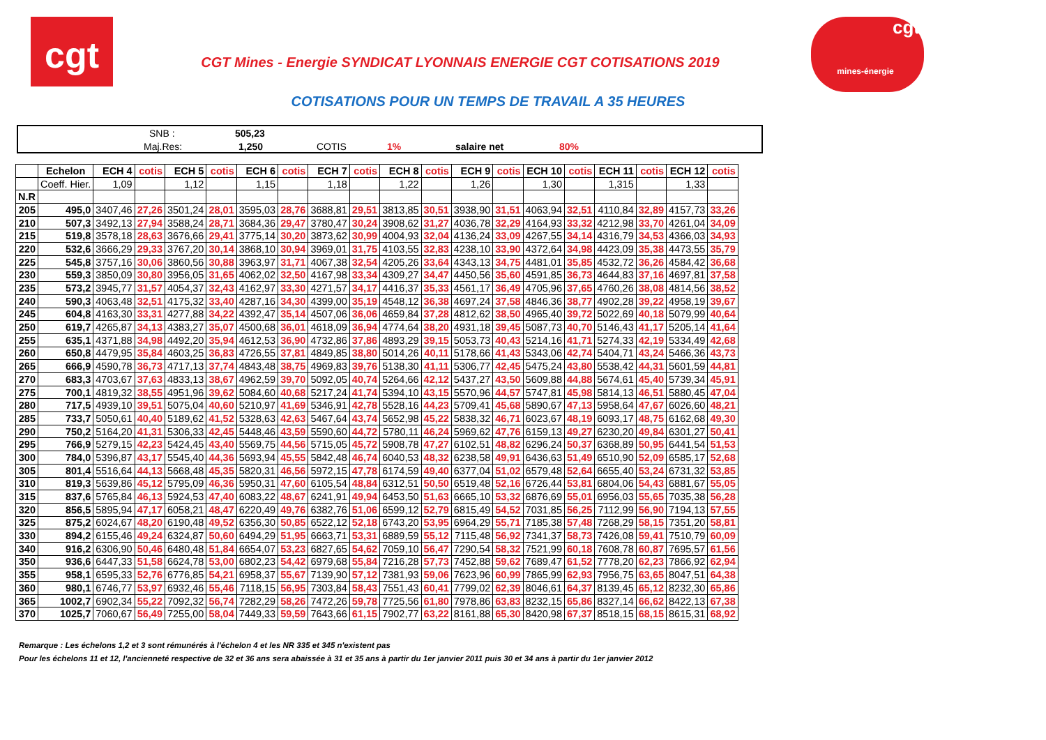cgt
cgt
mines-énergie
CGT Mines - Energie SYNDICAT LYONNAIS ENERGIE CGT COTISATIONS 2019
COTISATIONS POUR UN TEMPS DE TRAVAIL A 35 HEURES
SNB : 505,23
Maj.Res: 1,250 COTIS 1% salaire net 80%
| | Echelon | ECH 4 | cotis | ECH 5 | cotis | ECH 6 | cotis | ECH 7 | cotis | ECH 8 | cotis | ECH 9 | cotis | ECH 10 | cotis | ECH 11 | cotis | ECH 12 | cotis |
| --- | --- | --- | --- | --- | --- | --- | --- | --- | --- | --- | --- | --- | --- | --- | --- | --- | --- | --- | --- |
| | Coeff. Hier. | 1,09 | | 1,12 | | 1,15 | | 1,18 | | 1,22 | | 1,26 | | 1,30 | | 1,315 | | 1,33 | |
| N.R | | | | | | | | | | | | | | | | | | | |
| 205 | 495,0 | 3407,46 | 27,26 | 3501,24 | 28,01 | 3595,03 | 28,76 | 3688,81 | 29,51 | 3813,85 | 30,51 | 3938,90 | 31,51 | 4063,94 | 32,51 | 4110,84 | 32,89 | 4157,73 | 33,26 |
| 210 | 507,3 | 3492,13 | 27,94 | 3588,24 | 28,71 | 3684,36 | 29,47 | 3780,47 | 30,24 | 3908,62 | 31,27 | 4036,78 | 32,29 | 4164,93 | 33,32 | 4212,98 | 33,70 | 4261,04 | 34,09 |
| 215 | 519,8 | 3578,18 | 28,63 | 3676,66 | 29,41 | 3775,14 | 30,20 | 3873,62 | 30,99 | 4004,93 | 32,04 | 4136,24 | 33,09 | 4267,55 | 34,14 | 4316,79 | 34,53 | 4366,03 | 34,93 |
| 220 | 532,6 | 3666,29 | 29,33 | 3767,20 | 30,14 | 3868,10 | 30,94 | 3969,01 | 31,75 | 4103,55 | 32,83 | 4238,10 | 33,90 | 4372,64 | 34,98 | 4423,09 | 35,38 | 4473,55 | 35,79 |
| 225 | 545,8 | 3757,16 | 30,06 | 3860,56 | 30,88 | 3963,97 | 31,71 | 4067,38 | 32,54 | 4205,26 | 33,64 | 4343,13 | 34,75 | 4481,01 | 35,85 | 4532,72 | 36,26 | 4584,42 | 36,68 |
| 230 | 559,3 | 3850,09 | 30,80 | 3956,05 | 31,65 | 4062,02 | 32,50 | 4167,98 | 33,34 | 4309,27 | 34,47 | 4450,56 | 35,60 | 4591,85 | 36,73 | 4644,83 | 37,16 | 4697,81 | 37,58 |
| 235 | 573,2 | 3945,77 | 31,57 | 4054,37 | 32,43 | 4162,97 | 33,30 | 4271,57 | 34,17 | 4416,37 | 35,33 | 4561,17 | 36,49 | 4705,96 | 37,65 | 4760,26 | 38,08 | 4814,56 | 38,52 |
| 240 | 590,3 | 4063,48 | 32,51 | 4175,32 | 33,40 | 4287,16 | 34,30 | 4399,00 | 35,19 | 4548,12 | 36,38 | 4697,24 | 37,58 | 4846,36 | 38,77 | 4902,28 | 39,22 | 4958,19 | 39,67 |
| 245 | 604,8 | 4163,30 | 33,31 | 4277,88 | 34,22 | 4392,47 | 35,14 | 4507,06 | 36,06 | 4659,84 | 37,28 | 4812,62 | 38,50 | 4965,40 | 39,72 | 5022,69 | 40,18 | 5079,99 | 40,64 |
| 250 | 619,7 | 4265,87 | 34,13 | 4383,27 | 35,07 | 4500,68 | 36,01 | 4618,09 | 36,94 | 4774,64 | 38,20 | 4931,18 | 39,45 | 5087,73 | 40,70 | 5146,43 | 41,17 | 5205,14 | 41,64 |
| 255 | 635,1 | 4371,88 | 34,98 | 4492,20 | 35,94 | 4612,53 | 36,90 | 4732,86 | 37,86 | 4893,29 | 39,15 | 5053,73 | 40,43 | 5214,16 | 41,71 | 5274,33 | 42,19 | 5334,49 | 42,68 |
| 260 | 650,8 | 4479,95 | 35,84 | 4603,25 | 36,83 | 4726,55 | 37,81 | 4849,85 | 38,80 | 5014,26 | 40,11 | 5178,66 | 41,43 | 5343,06 | 42,74 | 5404,71 | 43,24 | 5466,36 | 43,73 |
| 265 | 666,9 | 4590,78 | 36,73 | 4717,13 | 37,74 | 4843,48 | 38,75 | 4969,83 | 39,76 | 5138,30 | 41,11 | 5306,77 | 42,45 | 5475,24 | 43,80 | 5538,42 | 44,31 | 5601,59 | 44,81 |
| 270 | 683,3 | 4703,67 | 37,63 | 4833,13 | 38,67 | 4962,59 | 39,70 | 5092,05 | 40,74 | 5264,66 | 42,12 | 5437,27 | 43,50 | 5609,88 | 44,88 | 5674,61 | 45,40 | 5739,34 | 45,91 |
| 275 | 700,1 | 4819,32 | 38,55 | 4951,96 | 39,62 | 5084,60 | 40,68 | 5217,24 | 41,74 | 5394,10 | 43,15 | 5570,96 | 44,57 | 5747,81 | 45,98 | 5814,13 | 46,51 | 5880,45 | 47,04 |
| 280 | 717,5 | 4939,10 | 39,51 | 5075,04 | 40,60 | 5210,97 | 41,69 | 5346,91 | 42,78 | 5528,16 | 44,23 | 5709,41 | 45,68 | 5890,67 | 47,13 | 5958,64 | 47,67 | 6026,60 | 48,21 |
| 285 | 733,7 | 5050,61 | 40,40 | 5189,62 | 41,52 | 5328,63 | 42,63 | 5467,64 | 43,74 | 5652,98 | 45,22 | 5838,32 | 46,71 | 6023,67 | 48,19 | 6093,17 | 48,75 | 6162,68 | 49,30 |
| 290 | 750,2 | 5164,20 | 41,31 | 5306,33 | 42,45 | 5448,46 | 43,59 | 5590,60 | 44,72 | 5780,11 | 46,24 | 5969,62 | 47,76 | 6159,13 | 49,27 | 6230,20 | 49,84 | 6301,27 | 50,41 |
| 295 | 766,9 | 5279,15 | 42,23 | 5424,45 | 43,40 | 5569,75 | 44,56 | 5715,05 | 45,72 | 5908,78 | 47,27 | 6102,51 | 48,82 | 6296,24 | 50,37 | 6368,89 | 50,95 | 6441,54 | 51,53 |
| 300 | 784,0 | 5396,87 | 43,17 | 5545,40 | 44,36 | 5693,94 | 45,55 | 5842,48 | 46,74 | 6040,53 | 48,32 | 6238,58 | 49,91 | 6436,63 | 51,49 | 6510,90 | 52,09 | 6585,17 | 52,68 |
| 305 | 801,4 | 5516,64 | 44,13 | 5668,48 | 45,35 | 5820,31 | 46,56 | 5972,15 | 47,78 | 6174,59 | 49,40 | 6377,04 | 51,02 | 6579,48 | 52,64 | 6655,40 | 53,24 | 6731,32 | 53,85 |
| 310 | 819,3 | 5639,86 | 45,12 | 5795,09 | 46,36 | 5950,31 | 47,60 | 6105,54 | 48,84 | 6312,51 | 50,50 | 6519,48 | 52,16 | 6726,44 | 53,81 | 6804,06 | 54,43 | 6881,67 | 55,05 |
| 315 | 837,6 | 5765,84 | 46,13 | 5924,53 | 47,40 | 6083,22 | 48,67 | 6241,91 | 49,94 | 6453,50 | 51,63 | 6665,10 | 53,32 | 6876,69 | 55,01 | 6956,03 | 55,65 | 7035,38 | 56,28 |
| 320 | 856,5 | 5895,94 | 47,17 | 6058,21 | 48,47 | 6220,49 | 49,76 | 6382,76 | 51,06 | 6599,12 | 52,79 | 6815,49 | 54,52 | 7031,85 | 56,25 | 7112,99 | 56,90 | 7194,13 | 57,55 |
| 325 | 875,2 | 6024,67 | 48,20 | 6190,48 | 49,52 | 6356,30 | 50,85 | 6522,12 | 52,18 | 6743,20 | 53,95 | 6964,29 | 55,71 | 7185,38 | 57,48 | 7268,29 | 58,15 | 7351,20 | 58,81 |
| 330 | 894,2 | 6155,46 | 49,24 | 6324,87 | 50,60 | 6494,29 | 51,95 | 6663,71 | 53,31 | 6889,59 | 55,12 | 7115,48 | 56,92 | 7341,37 | 58,73 | 7426,08 | 59,41 | 7510,79 | 60,09 |
| 340 | 916,2 | 6306,90 | 50,46 | 6480,48 | 51,84 | 6654,07 | 53,23 | 6827,65 | 54,62 | 7059,10 | 56,47 | 7290,54 | 58,32 | 7521,99 | 60,18 | 7608,78 | 60,87 | 7695,57 | 61,56 |
| 350 | 936,6 | 6447,33 | 51,58 | 6624,78 | 53,00 | 6802,23 | 54,42 | 6979,68 | 55,84 | 7216,28 | 57,73 | 7452,88 | 59,62 | 7689,47 | 61,52 | 7778,20 | 62,23 | 7866,92 | 62,94 |
| 355 | 958,1 | 6595,33 | 52,76 | 6776,85 | 54,21 | 6958,37 | 55,67 | 7139,90 | 57,12 | 7381,93 | 59,06 | 7623,96 | 60,99 | 7865,99 | 62,93 | 7956,75 | 63,65 | 8047,51 | 64,38 |
| 360 | 980,1 | 6746,77 | 53,97 | 6932,46 | 55,46 | 7118,15 | 56,95 | 7303,84 | 58,43 | 7551,43 | 60,41 | 7799,02 | 62,39 | 8046,61 | 64,37 | 8139,45 | 65,12 | 8232,30 | 65,86 |
| 365 | 1002,7 | 6902,34 | 55,22 | 7092,32 | 56,74 | 7282,29 | 58,26 | 7472,26 | 59,78 | 7725,56 | 61,80 | 7978,86 | 63,83 | 8232,15 | 65,86 | 8327,14 | 66,62 | 8422,13 | 67,38 |
| 370 | 1025,7 | 7060,67 | 56,49 | 7255,00 | 58,04 | 7449,33 | 59,59 | 7643,66 | 61,15 | 7902,77 | 63,22 | 8161,88 | 65,30 | 8420,98 | 67,37 | 8518,15 | 68,15 | 8615,31 | 68,92 |
Remarque : Les échelons 1,2 et 3 sont rémunérés à l'échelon 4 et les NR 335 et 345 n'existent pas
Pour les échelons 11 et 12, l'ancienneté respective de 32 et 36 ans sera abaissée à 31 et 35 ans à partir du 1er janvier 2011 puis 30 et 34 ans à partir du 1er janvier 2012